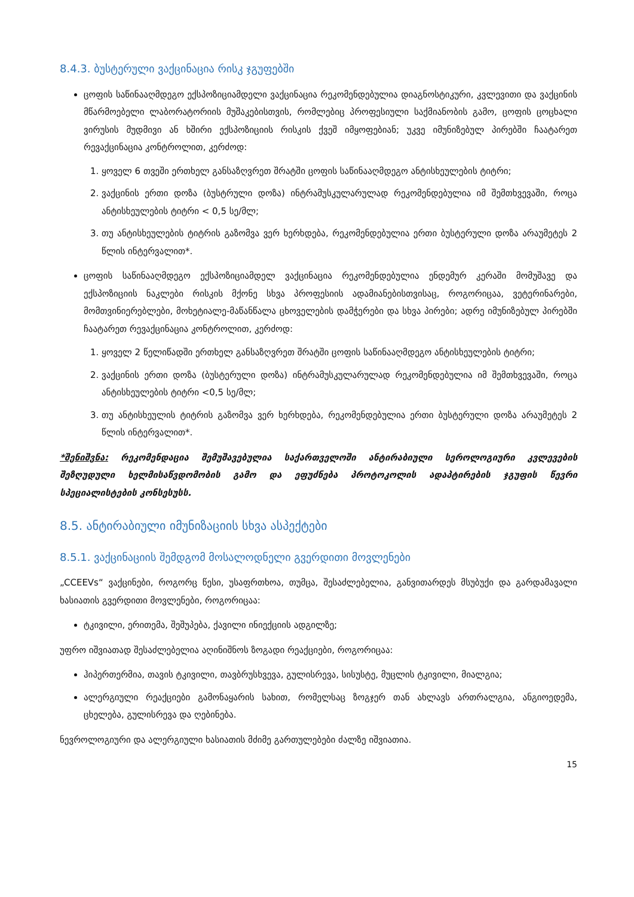8.4.3. ბუსტერული ვაქცინაცია რისკ ჯგუფებში
ცოფის საწინააღმდეგო ექსპოზიციამდელი ვაქცინაცია რეკომენდებულია დიაგნოსტიკური, კვლევითი და ვაქცინის მწარმოებელი ლაბორატორიის მუშაკებისთვის, რომლებიც პროფესიული საქმიანობის გამო, ცოფის ცოცხალი ვირუსის მუდმივი ან ხშირი ექსპოზიციის რისკის ქვეშ იმყოფებიან; უკვე იმუნიზებულ პირებში ჩაატარეთ რევაქცინაცია კონტროლით, კერძოდ:
1. ყოველ 6 თვეში ერთხელ განსაზღვრეთ შრატში ცოფის საწინააღმდეგო ანტისხეულების ტიტრი;
2. ვაქცინის ერთი დოზა (ბუსტრული დოზა) ინტრამუსკულარულად რეკომენდებულია იმ შემთხვევაში, როცა ანტისხეულების ტიტრი < 0,5 სე/მლ;
3. თუ ანტისხეულების ტიტრის გაზომვა ვერ ხერხდება, რეკომენდებულია ერთი ბუსტერული დოზა არაუმეტეს 2 წლის ინტერვალით*.
ცოფის საწინააღმდეგო ექსპოზიციამდელ ვაქცინაცია რეკომენდებულია ენდემურ კერაში მომუშავე და ექსპოზიციის ნაკლები რისკის მქონე სხვა პროფესიის ადამიანებისთვისაც, როგორიცაა, ვეტერინარები, მომთვინიერებლები, მოხეტიალე-მაწანწალა ცხოველების დამჭერები და სხვა პირები; ადრე იმუნიზებულ პირებში ჩაატარეთ რევაქცინაცია კონტროლით, კერძოდ:
1. ყოველ 2 წელიწადში ერთხელ განსაზღვრეთ შრატში ცოფის საწინააღმდეგო ანტისხეულების ტიტრი;
2. ვაქცინის ერთი დოზა (ბუსტერული დოზა) ინტრამუსკულარულად რეკომენდებულია იმ შემთხვევაში, როცა ანტისხეულების ტიტრი <0,5 სე/მლ;
3. თუ ანტისხეულის ტიტრის გაზომვა ვერ ხერხდება, რეკომენდებულია ერთი ბუსტერული დოზა არაუმეტეს 2 წლის ინტერვალით*.
*შენიშვნა: რეკომენდაცია შემუშავებულია საქართველოში ანტირაბიული სეროლოგიური კვლევების შეზღუდული ხელმისაწვდომობის გამო და ეფუძნება პროტოკოლის ადაპტირების ჯგუფის წევრი სპეციალისტების კონსესუსს.
8.5. ანტირაბიული იმუნიზაციის სხვა ასპექტები
8.5.1. ვაქცინაციის შემდგომ მოსალოდნელი გვერდითი მოვლენები
„CCEEVs“ ვაქცინები, როგორც წესი, უსაფრთხოა, თუმცა, შესაძლებელია, განვითარდეს მსუბუქი და გარდამავალი ხასიათის გვერდითი მოვლენები, როგორიცაა:
ტკივილი, ერითემა, შეშუპება, ქავილი ინიექციის ადგილზე;
უფრო იშვიათად შესაძლებელია აღინიშნოს ზოგადი რეაქციები, როგორიცაა:
ჰიპერთერმია, თავის ტკივილი, თავბრუსხვევა, გულისრევა, სისუსტე, მუცლის ტკივილი, მიალგია;
ალერგიული რეაქციები გამონაყარის სახით, რომელსაც ზოგჯერ თან ახლავს ართრალგია, ანგიოედემა, ცხელება, გულისრევა და ღებინება.
ნევროლოგიური და ალერგიული ხასიათის მძიმე გართულებები ძალზე იშვიათია.
15